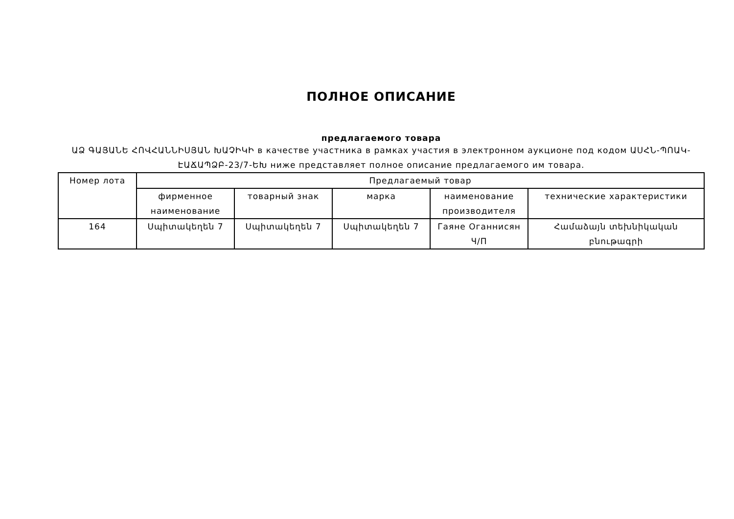ПОЛНОЕ ОПИСАНИЕ
предлагаемого товара
ԱՁ ԳԱՅԱՆԵ ՀՈՎՀԱՆՆԻՍՅԱՆ ԽԱՉԻԿԻ в качестве участника в рамках участия в электронном аукционе под кодом ԱՍՀՆ-ՊՈԱԿ-ԷԱՃԱՊՁԲ-23/7-ԵԽ ниже представляет полное описание предлагаемого им товара.
| Номер лота | Предлагаемый товар | | | | |
| --- | --- | --- | --- | --- | --- |
| | фирменное наименование | товарный знак | марка | наименование производителя | технические характеристики |
| 164 | Սպիտակեղեն 7 | Սպիտակեղեն 7 | Սպիտակեղեն 7 | Гаяне Оганнисян Ч/П | Համաձայն տեխնիկական բնութագրի |